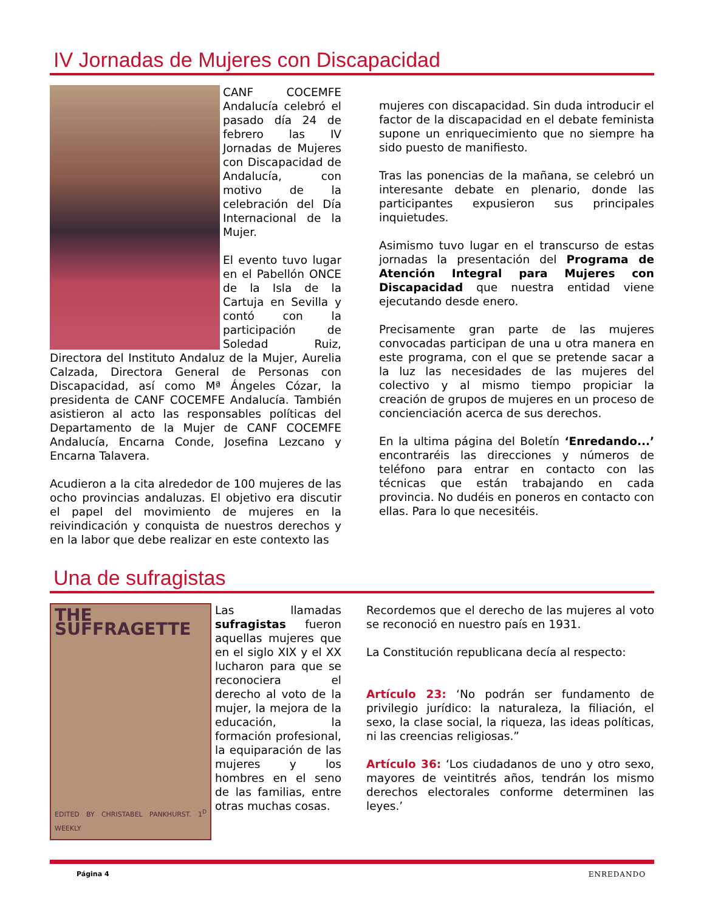IV Jornadas de Mujeres con Discapacidad
CANF COCEMFE Andalucía celebró el pasado día 24 de febrero las IV Jornadas de Mujeres con Discapacidad de Andalucía, con motivo de la celebración del Día Internacional de la Mujer.
El evento tuvo lugar en el Pabellón ONCE de la Isla de la Cartuja en Sevilla y contó con la participación de Soledad Ruiz, Directora del Instituto Andaluz de la Mujer, Aurelia Calzada, Directora General de Personas con Discapacidad, así como Mª Ángeles Cózar, la presidenta de CANF COCEMFE Andalucía. También asistieron al acto las responsables políticas del Departamento de la Mujer de CANF COCEMFE Andalucía, Encarna Conde, Josefina Lezcano y Encarna Talavera.
Acudieron a la cita alrededor de 100 mujeres de las ocho provincias andaluzas. El objetivo era discutir el papel del movimiento de mujeres en la reivindicación y conquista de nuestros derechos y en la labor que debe realizar en este contexto las
mujeres con discapacidad. Sin duda introducir el factor de la discapacidad en el debate feminista supone un enriquecimiento que no siempre ha sido puesto de manifiesto.
Tras las ponencias de la mañana, se celebró un interesante debate en plenario, donde las participantes expusieron sus principales inquietudes.
Asimismo tuvo lugar en el transcurso de estas jornadas la presentación del Programa de Atención Integral para Mujeres con Discapacidad que nuestra entidad viene ejecutando desde enero.
Precisamente gran parte de las mujeres convocadas participan de una u otra manera en este programa, con el que se pretende sacar a la luz las necesidades de las mujeres del colectivo y al mismo tiempo propiciar la creación de grupos de mujeres en un proceso de concienciación acerca de sus derechos.
En la ultima página del Boletín ‘Enredando...’ encontraréis las direcciones y números de teléfono para entrar en contacto con las técnicas que están trabajando en cada provincia. No dudéis en poneros en contacto con ellas. Para lo que necesitéis.
Una de sufragistas
THE SUFFRAGETTE
EDITED BY CHRISTABEL PANKHURST. 1<sup>D</sup> WEEKLY
Las llamadas sufragistas fueron aquellas mujeres que en el siglo XIX y el XX lucharon para que se reconociera el derecho al voto de la mujer, la mejora de la educación, la formación profesional, la equiparación de las mujeres y los hombres en el seno de las familias, entre otras muchas cosas.
Recordemos que el derecho de las mujeres al voto se reconoció en nuestro país en 1931.
La Constitución republicana decía al respecto:
Artículo 23: ‘No podrán ser fundamento de privilegio jurídico: la naturaleza, la filiación, el sexo, la clase social, la riqueza, las ideas políticas, ni las creencias religiosas.”
Artículo 36: ‘Los ciudadanos de uno y otro sexo, mayores de veintitrés años, tendrán los mismo derechos electorales conforme determinen las leyes.’
Página 4 ENREDANDO